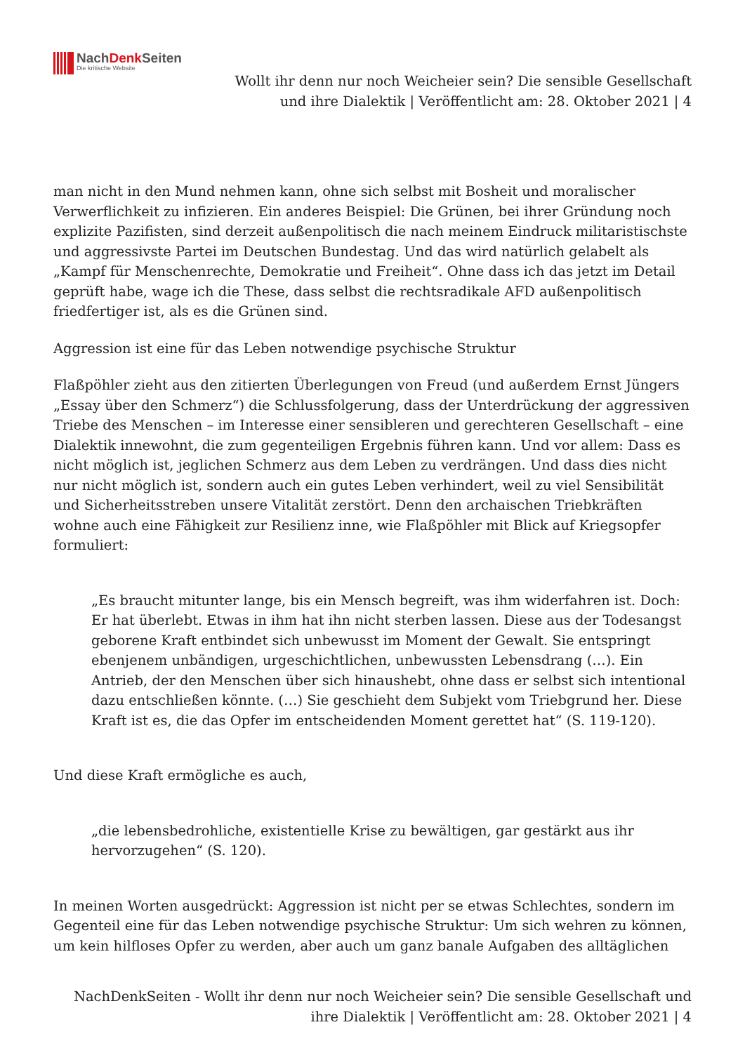NachDenk Seiten
Die kritische Website
Wollt ihr denn nur noch Weicheier sein? Die sensible Gesellschaft
und ihre Dialektik | Veröffentlicht am: 28. Oktober 2021 | 4
man nicht in den Mund nehmen kann, ohne sich selbst mit Bosheit und moralischer Verwerflichkeit zu infizieren. Ein anderes Beispiel: Die Grünen, bei ihrer Gründung noch explizite Pazifisten, sind derzeit außenpolitisch die nach meinem Eindruck militaristischste und aggressivste Partei im Deutschen Bundestag. Und das wird natürlich gelabelt als „Kampf für Menschenrechte, Demokratie und Freiheit“. Ohne dass ich das jetzt im Detail geprüft habe, wage ich die These, dass selbst die rechtsradikale AFD außenpolitisch friedfertiger ist, als es die Grünen sind.
Aggression ist eine für das Leben notwendige psychische Struktur
Flaßpöhler zieht aus den zitierten Überlegungen von Freud (und außerdem Ernst Jüngers „Essay über den Schmerz“) die Schlussfolgerung, dass der Unterdrückung der aggressiven Triebe des Menschen – im Interesse einer sensibleren und gerechteren Gesellschaft – eine Dialektik innewohnt, die zum gegenteiligen Ergebnis führen kann. Und vor allem: Dass es nicht möglich ist, jeglichen Schmerz aus dem Leben zu verdrängen. Und dass dies nicht nur nicht möglich ist, sondern auch ein gutes Leben verhindert, weil zu viel Sensibilität und Sicherheitsstreben unsere Vitalität zerstört. Denn den archaischen Triebkräften wohne auch eine Fähigkeit zur Resilienz inne, wie Flaßpöhler mit Blick auf Kriegsopfer formuliert:
„Es braucht mitunter lange, bis ein Mensch begreift, was ihm widerfahren ist. Doch: Er hat überlebt. Etwas in ihm hat ihn nicht sterben lassen. Diese aus der Todesangst geborene Kraft entbindet sich unbewusst im Moment der Gewalt. Sie entspringt ebenjenem unbändigen, urgeschichtlichen, unbewussten Lebensdrang (…). Ein Antrieb, der den Menschen über sich hinaushebt, ohne dass er selbst sich intentional dazu entschließen könnte. (…) Sie geschieht dem Subjekt vom Triebgrund her. Diese Kraft ist es, die das Opfer im entscheidenden Moment gerettet hat“ (S. 119-120).
Und diese Kraft ermögliche es auch,
„die lebensbedrohliche, existentielle Krise zu bewältigen, gar gestärkt aus ihr hervorzugehen“ (S. 120).
In meinen Worten ausgedrückt: Aggression ist nicht per se etwas Schlechtes, sondern im Gegenteil eine für das Leben notwendige psychische Struktur: Um sich wehren zu können, um kein hilfloses Opfer zu werden, aber auch um ganz banale Aufgaben des alltäglichen
NachDenkSeiten - Wollt ihr denn nur noch Weicheier sein? Die sensible Gesellschaft und
ihre Dialektik | Veröffentlicht am: 28. Oktober 2021 | 4